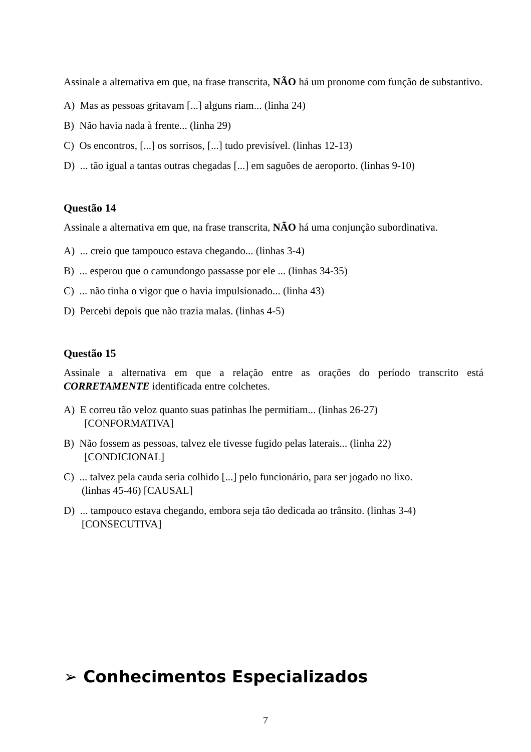Assinale a alternativa em que, na frase transcrita, NÃO há um pronome com função de substantivo.
A) Mas as pessoas gritavam [...] alguns riam... (linha 24)
B) Não havia nada à frente... (linha 29)
C) Os encontros, [...] os sorrisos, [...] tudo previsível. (linhas 12-13)
D) ... tão igual a tantas outras chegadas [...] em saguões de aeroporto. (linhas 9-10)
Questão 14
Assinale a alternativa em que, na frase transcrita, NÃO há uma conjunção subordinativa.
A) ... creio que tampouco estava chegando... (linhas 3-4)
B) ... esperou que o camundongo passasse por ele ... (linhas 34-35)
C) ... não tinha o vigor que o havia impulsionado... (linha 43)
D) Percebi depois que não trazia malas. (linhas 4-5)
Questão 15
Assinale a alternativa em que a relação entre as orações do período transcrito está CORRETAMENTE identificada entre colchetes.
A) E correu tão veloz quanto suas patinhas lhe permitiam... (linhas 26-27)
[CONFORMATIVA]
B) Não fossem as pessoas, talvez ele tivesse fugido pelas laterais... (linha 22)
[CONDICIONAL]
C) ... talvez pela cauda seria colhido [...] pelo funcionário, para ser jogado no lixo.
(linhas 45-46) [CAUSAL]
D) ... tampouco estava chegando, embora seja tão dedicada ao trânsito. (linhas 3-4)
[CONSECUTIVA]
➢ Conhecimentos Especializados
7